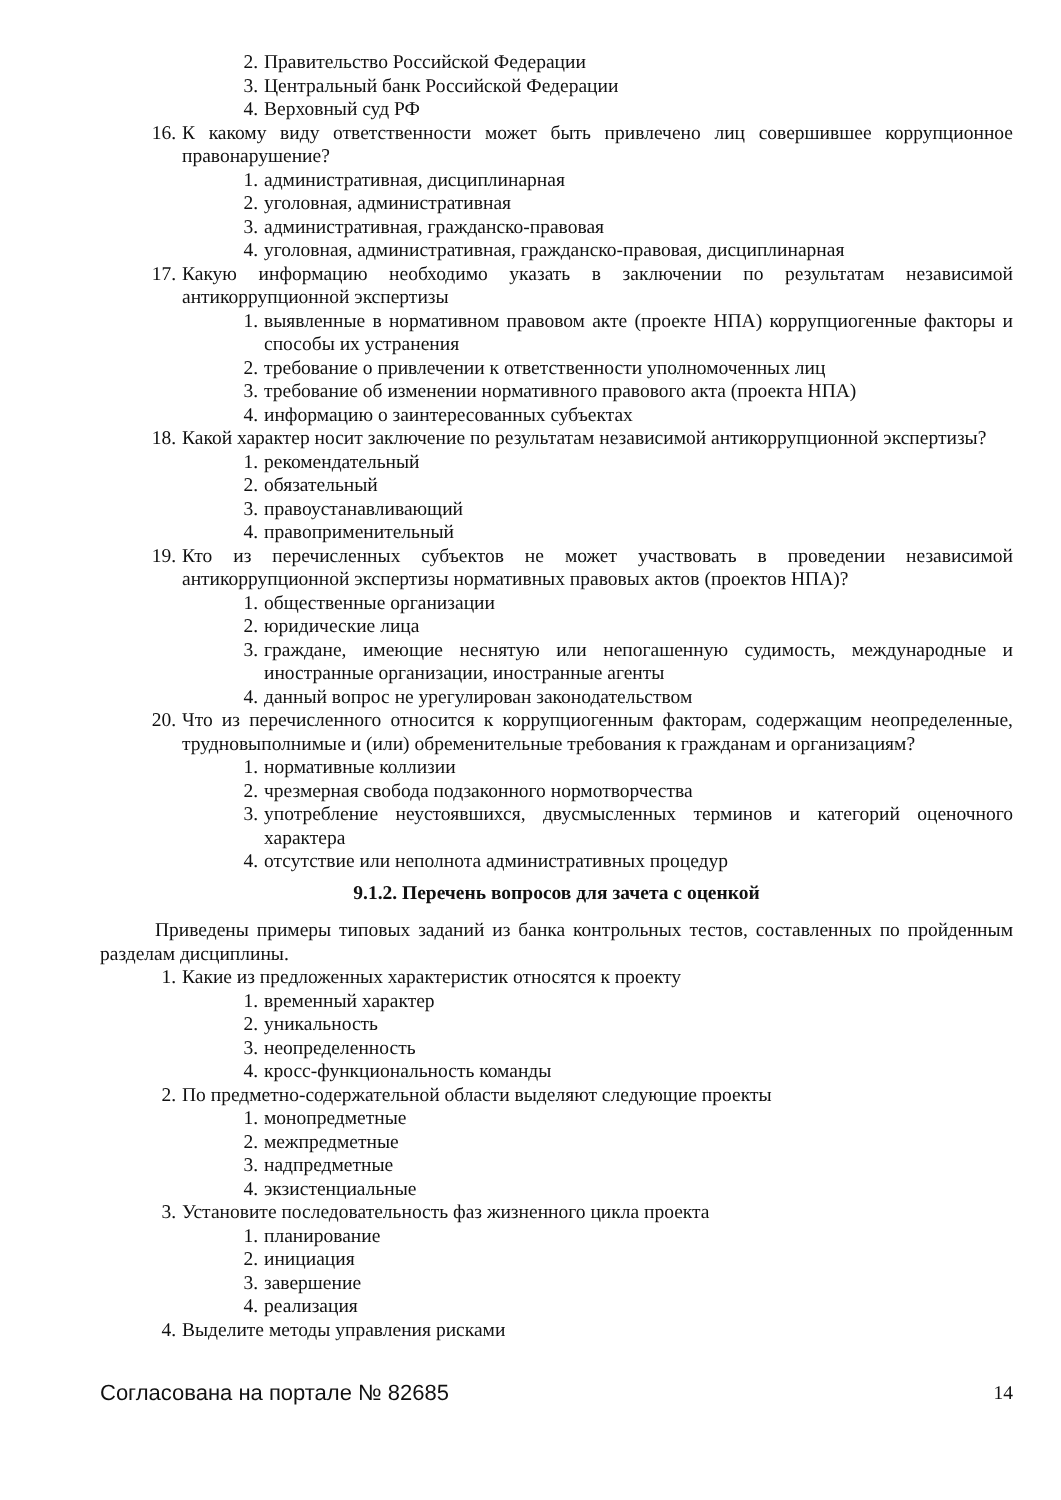2. Правительство Российской Федерации
3. Центральный банк Российской Федерации
4. Верховный суд РФ
16. К какому виду ответственности может быть привлечено лиц совершившее коррупционное правонарушение?
1. административная, дисциплинарная
2. уголовная, административная
3. административная, гражданско-правовая
4. уголовная, административная, гражданско-правовая, дисциплинарная
17. Какую информацию необходимо указать в заключении по результатам независимой антикоррупционной экспертизы
1. выявленные в нормативном правовом акте (проекте НПА) коррупциогенные факторы и способы их устранения
2. требование о привлечении к ответственности уполномоченных лиц
3. требование об изменении нормативного правового акта (проекта НПА)
4. информацию о заинтересованных субъектах
18. Какой характер носит заключение по результатам независимой антикоррупционной экспертизы?
1. рекомендательный
2. обязательный
3. правоустанавливающий
4. правоприменительный
19. Кто из перечисленных субъектов не может участвовать в проведении независимой антикоррупционной экспертизы нормативных правовых актов (проектов НПА)?
1. общественные организации
2. юридические лица
3. граждане, имеющие неснятую или непогашенную судимость, международные и иностранные организации, иностранные агенты
4. данный вопрос не урегулирован законодательством
20. Что из перечисленного относится к коррупциогенным факторам, содержащим неопределенные, трудновыполнимые и (или) обременительные требования к гражданам и организациям?
1. нормативные коллизии
2. чрезмерная свобода подзаконного нормотворчества
3. употребление неустоявшихся, двусмысленных терминов и категорий оценочного характера
4. отсутствие или неполнота административных процедур
9.1.2. Перечень вопросов для зачета с оценкой
Приведены примеры типовых заданий из банка контрольных тестов, составленных по пройденным разделам дисциплины.
1. Какие из предложенных характеристик относятся к проекту
1. временный характер
2. уникальность
3. неопределенность
4. кросс-функциональность команды
2. По предметно-содержательной области выделяют следующие проекты
1. монопредметные
2. межпредметные
3. надпредметные
4. экзистенциальные
3. Установите последовательность фаз жизненного цикла проекта
1. планирование
2. инициация
3. завершение
4. реализация
4. Выделите методы управления рисками
Согласована на портале № 82685 14